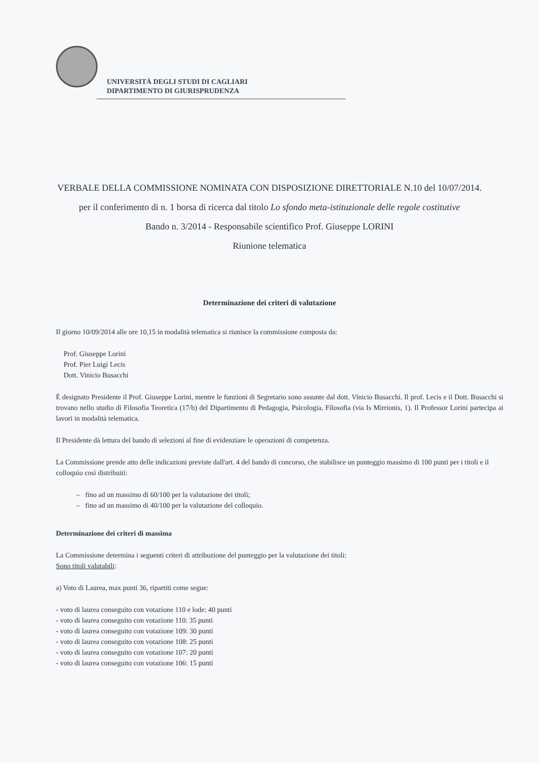UNIVERSITÀ DEGLI STUDI DI CAGLIARI
DIPARTIMENTO DI GIURISPRUDENZA
VERBALE DELLA COMMISSIONE NOMINATA CON DISPOSIZIONE DIRETTORIALE N.10 del 10/07/2014.
per il conferimento di n. 1 borsa di ricerca dal titolo Lo sfondo meta-istituzionale delle regole costitutive
Bando n. 3/2014 - Responsabile scientifico Prof. Giuseppe LORINI
Riunione telematica
Determinazione dei criteri di valutazione
Il giorno 10/09/2014 alle ore 10,15 in modalità telematica si riunisce la commissione composta da:
Prof. Giuseppe Lorini
Prof. Pier Luigi Lecis
Dott. Vinicio Busacchi
È designato Presidente il Prof. Giuseppe Lorini, mentre le funzioni di Segretario sono assunte dal dott. Vinicio Busacchi. Il prof. Lecis e il Dott. Busacchi si trovano nello studio di Filosofia Teoretica (17/b) del Dipartimento di Pedagogia, Psicologia, Filosofia (via Is Mirrionis, 1). Il Professor Lorini partecipa ai lavori in modalità telematica.
Il Presidente dà lettura del bando di selezioni al fine di evidenziare le operazioni di competenza.
La Commissione prende atto delle indicazioni previste dall'art. 4 del bando di concorso, che stabilisce un punteggio massimo di 100 punti per i titoli e il colloquio così distribuiti:
– fino ad un massimo di 60/100 per la valutazione dei titoli;
– fino ad un massimo di 40/100 per la valutazione del colloquio.
Determinazione dei criteri di massima
La Commissione determina i seguenti criteri di attribuzione del punteggio per la valutazione dei titoli:
Sono titoli valutabili:
a) Voto di Laurea, max punti 36, ripartiti come segue:
- voto di laurea conseguito con votazione 110 e lode: 40 punti
- voto di laurea conseguito con votazione 110: 35 punti
- voto di laurea conseguito con votazione 109: 30 punti
- voto di laurea conseguito con votazione 108: 25 punti
- voto di laurea conseguito con votazione 107: 20 punti
- voto di laurea conseguito con votazione 106: 15 punti